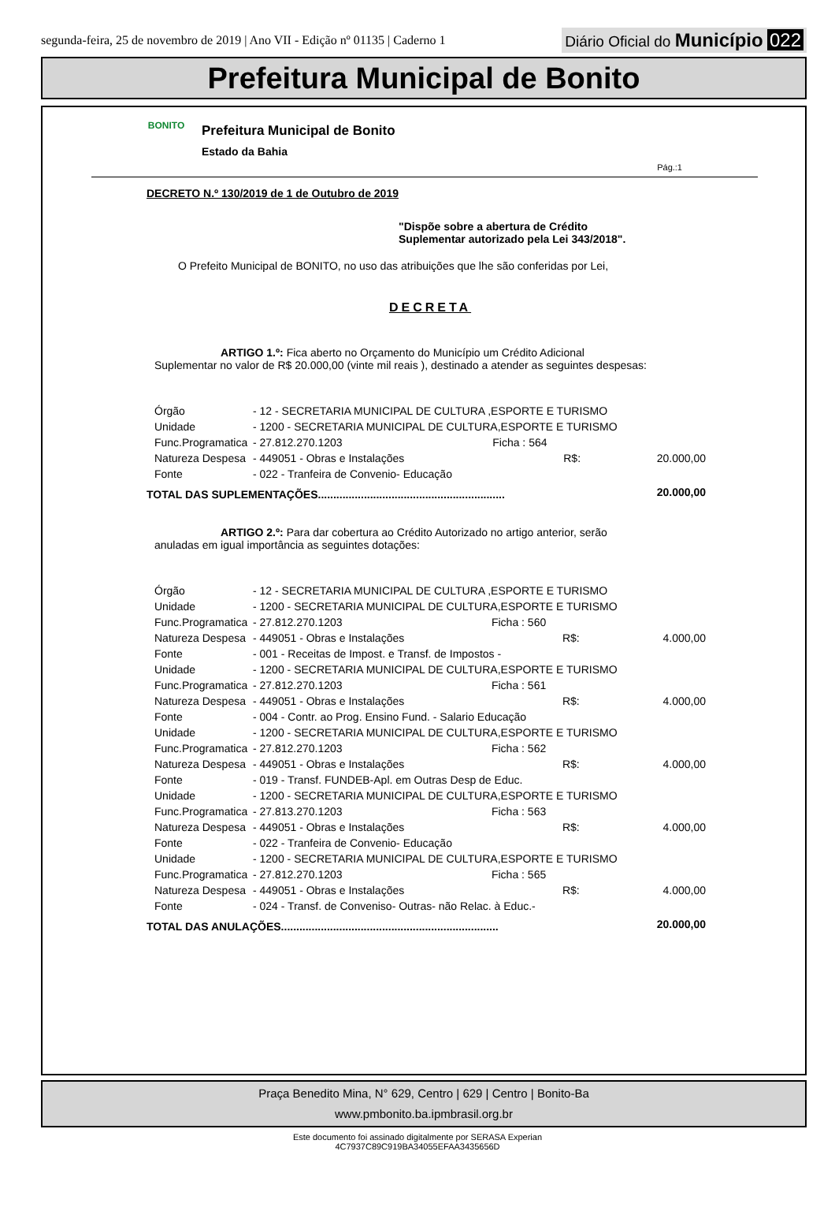segunda-feira, 25 de novembro de 2019 | Ano VII - Edição nº 01135 | Caderno 1
Diário Oficial do Município 022
Prefeitura Municipal de Bonito
BONITO
Prefeitura Municipal de Bonito
Estado da Bahia
Pág.:1
DECRETO N.º 130/2019 de 1 de Outubro de 2019
"Dispõe sobre a abertura de Crédito
Suplementar autorizado pela Lei 343/2018".
O Prefeito Municipal de BONITO, no uso das atribuições que lhe são conferidas por Lei,
DECRETA
ARTIGO 1.º: Fica aberto no Orçamento do Município um Crédito Adicional
Suplementar no valor de R$ 20.000,00 (vinte mil reais ), destinado a atender as seguintes despesas:
| Órgão | - 12 - SECRETARIA MUNICIPAL DE CULTURA ,ESPORTE E TURISMO | | |
| Unidade | - 1200 - SECRETARIA MUNICIPAL DE CULTURA,ESPORTE E TURISMO | | |
| Func.Programatica | - 27.812.270.1203 | Ficha : 564 | |
| Natureza Despesa | - 449051 - Obras e Instalações | R$: | 20.000,00 |
| Fonte | - 022 - Tranfeira de Convenio- Educação | | |
| TOTAL DAS SUPLEMENTAÇÕES............................................................. | | | 20.000,00 |
ARTIGO 2.º: Para dar cobertura ao Crédito Autorizado no artigo anterior, serão
anuladas em igual importância as seguintes dotações:
| Órgão | - 12 - SECRETARIA MUNICIPAL DE CULTURA ,ESPORTE E TURISMO | | |
| Unidade | - 1200 - SECRETARIA MUNICIPAL DE CULTURA,ESPORTE E TURISMO | | |
| Func.Programatica | - 27.812.270.1203 | Ficha : 560 | |
| Natureza Despesa | - 449051 - Obras e Instalações | R$: | 4.000,00 |
| Fonte | - 001 - Receitas de Impost. e Transf. de Impostos - | | |
| Unidade | - 1200 - SECRETARIA MUNICIPAL DE CULTURA,ESPORTE E TURISMO | | |
| Func.Programatica | - 27.812.270.1203 | Ficha : 561 | |
| Natureza Despesa | - 449051 - Obras e Instalações | R$: | 4.000,00 |
| Fonte | - 004 - Contr. ao Prog. Ensino Fund. - Salario Educação | | |
| Unidade | - 1200 - SECRETARIA MUNICIPAL DE CULTURA,ESPORTE E TURISMO | | |
| Func.Programatica | - 27.812.270.1203 | Ficha : 562 | |
| Natureza Despesa | - 449051 - Obras e Instalações | R$: | 4.000,00 |
| Fonte | - 019 - Transf. FUNDEB-Apl. em Outras Desp de Educ. | | |
| Unidade | - 1200 - SECRETARIA MUNICIPAL DE CULTURA,ESPORTE E TURISMO | | |
| Func.Programatica | - 27.813.270.1203 | Ficha : 563 | |
| Natureza Despesa | - 449051 - Obras e Instalações | R$: | 4.000,00 |
| Fonte | - 022 - Tranfeira de Convenio- Educação | | |
| Unidade | - 1200 - SECRETARIA MUNICIPAL DE CULTURA,ESPORTE E TURISMO | | |
| Func.Programatica | - 27.812.270.1203 | Ficha : 565 | |
| Natureza Despesa | - 449051 - Obras e Instalações | R$: | 4.000,00 |
| Fonte | - 024 - Transf. de Conveniso- Outras- não Relac. à Educ.- | | |
| TOTAL DAS ANULAÇÕES....................................................................... | | | 20.000,00 |
Praça Benedito Mina, N° 629, Centro | 629 | Centro | Bonito-Ba
www.pmbonito.ba.ipmbrasil.org.br
Este documento foi assinado digitalmente por SERASA Experian
4C7937C89C919BA34055EFAA3435656D